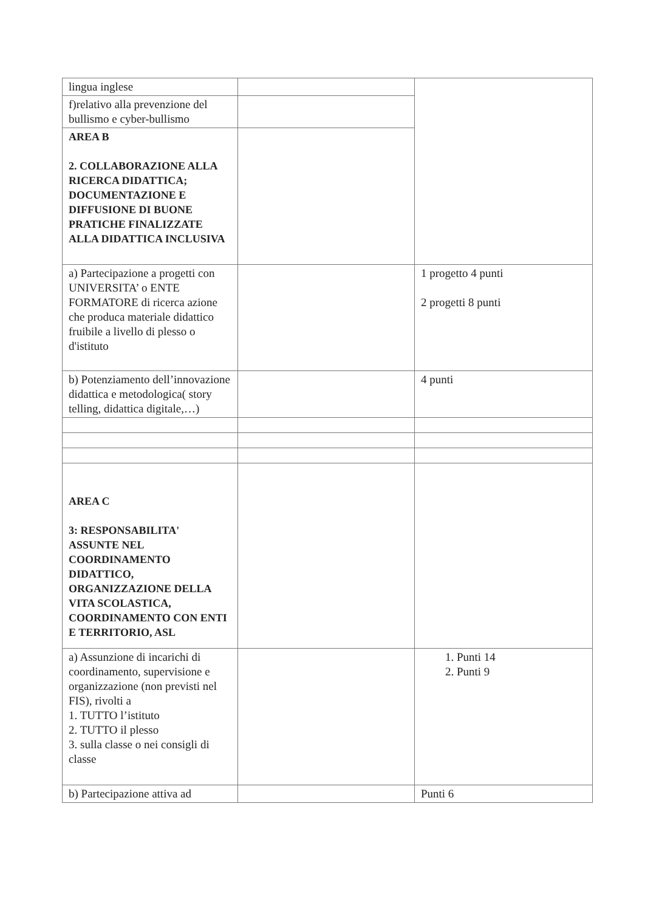| lingua inglese | | |
| f)relativo alla prevenzione del bullismo e cyber-bullismo | | |
| AREA B 2. COLLABORAZIONE ALLA RICERCA DIDATTICA; DOCUMENTAZIONE E DIFFUSIONE DI BUONE PRATICHE FINALIZZATE ALLA DIDATTICA INCLUSIVA | | |
| a) Partecipazione a progetti con UNIVERSITA’ o ENTE FORMATORE di ricerca azione che produca materiale didattico fruibile a livello di plesso o d'istituto | | 1 progetto 4 punti 2 progetti 8 punti |
| b) Potenziamento dell’innovazione didattica e metodologica( story telling, didattica digitale,…) | | 4 punti |
| AREA C 3: RESPONSABILITA' ASSUNTE NEL COORDINAMENTO DIDATTICO, ORGANIZZAZIONE DELLA VITA SCOLASTICA, COORDINAMENTO CON ENTI E TERRITORIO, ASL | | |
| a) Assunzione di incarichi di coordinamento, supervisione e organizzazione (non previsti nel FIS), rivolti a 1. TUTTO l’istituto 2. TUTTO il plesso 3. sulla classe o nei consigli di classe | | 1. Punti 14 2. Punti 9 |
| b) Partecipazione attiva ad | | Punti 6 |